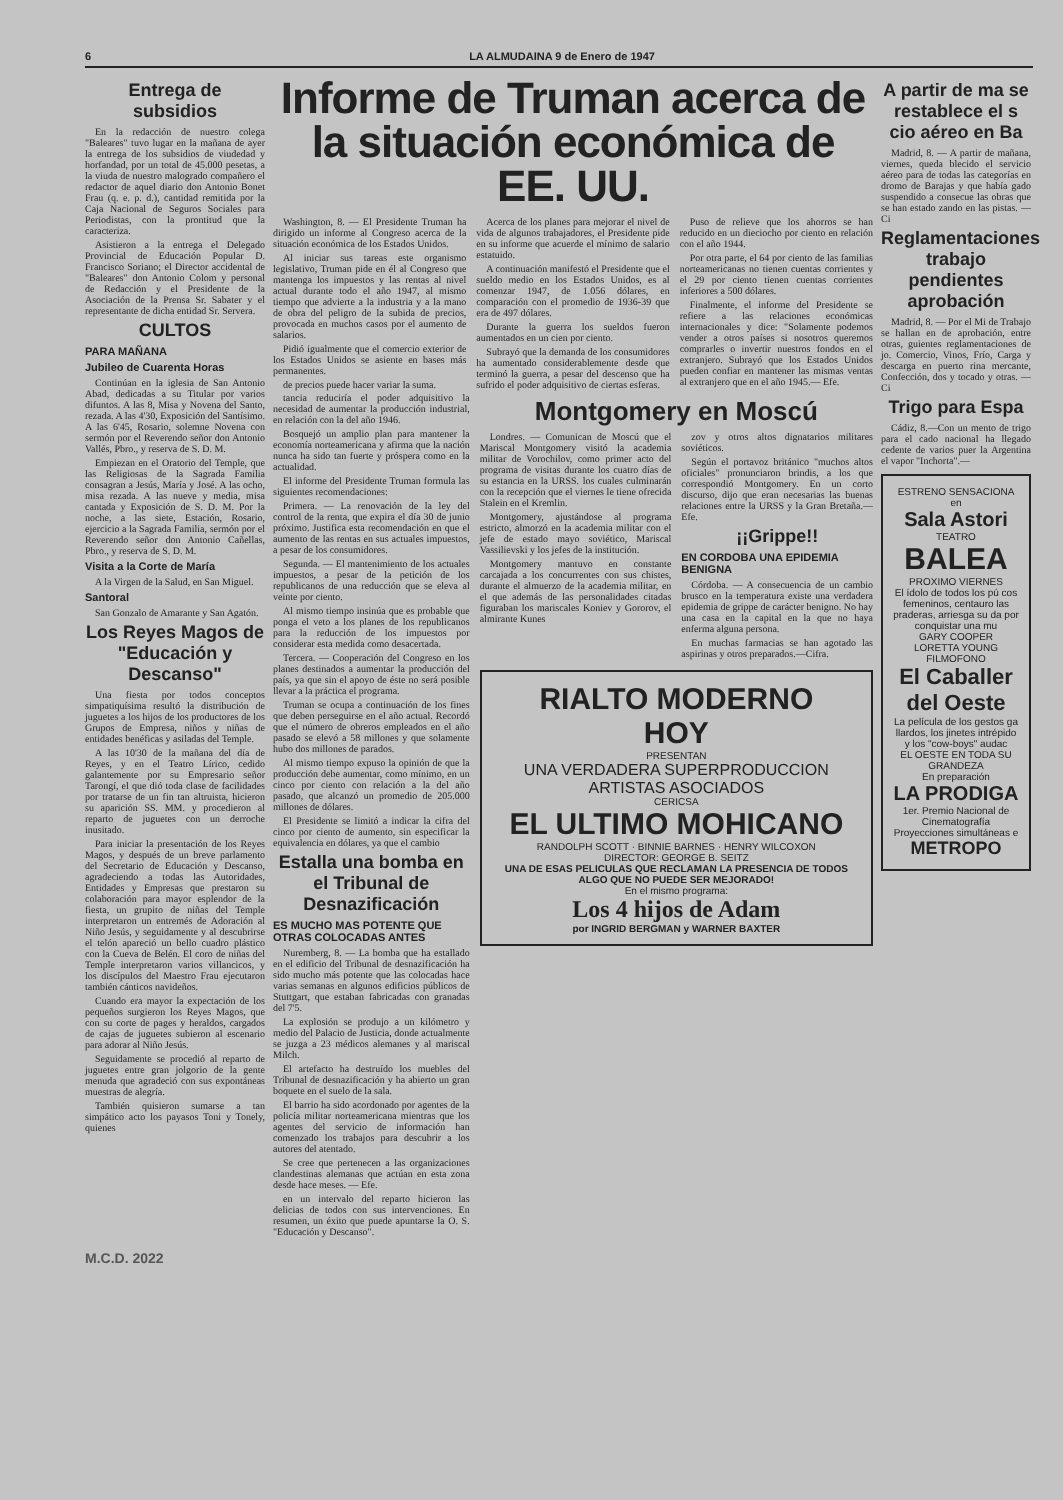6 LA ALMUDAINA 9 de Enero de 1947
Entrega de subsidios
En la redacción de nuestro colega "Baleares" tuvo lugar en la mañana de ayer la entrega de los subsidios de viudedad y horfandad, por un total de 45.000 pesetas, a la viuda de nuestro malogrado compañero el redactor de aquel diario don Antonio Bonet Frau (q. e. p. d.), cantidad remitida por la Caja Nacional de Seguros Sociales para Periodistas, con la prontitud que la caracteriza.
Asistieron a la entrega el Delegado Provincial de Educación Popular D. Francisco Soriano; el Director accidental de "Baleares" don Antonio Colom y personal de Redacción y el Presidente de la Asociación de la Prensa Sr. Sabater y el representante de dicha entidad Sr. Servera.
CULTOS
PARA MAÑANA
Jubileo de Cuarenta Horas
Continúan en la iglesia de San Antonio Abad, dedicadas a su Titular por varios difuntos. A las 8, Misa y Novena del Santo, rezada. A las 4'30, Exposición del Santísimo. A las 6'45, Rosario, solemne Novena con sermón por el Reverendo señor don Antonio Vallés, Pbro., y reserva de S. D. M.
Empiezan en el Oratorio del Temple, que las Religiosas de la Sagrada Familia consagran a Jesús, María y José. A las ocho, misa rezada. A las nueve y media, misa cantada y Exposición de S. D. M. Por la noche, a las siete, Estación, Rosario, ejercicio a la Sagrada Familia, sermón por el Reverendo señor don Antonio Cañellas, Pbro., y reserva de S. D. M.
Visita a la Corte de María
A la Virgen de la Salud, en San Miguel.
Santoral
San Gonzalo de Amarante y San Agatón.
Los Reyes Magos de "Educación y Descanso"
Una fiesta por todos conceptos simpatiquísima resultó la distribución de juguetes a los hijos de los productores de los Grupos de Empresa, niños y niñas de entidades benéficas y asiladas del Temple.
A las 10'30 de la mañana del día de Reyes, y en el Teatro Lírico, cedido galantemente por su Empresario señor Tarongí, el que dió toda clase de facilidades por tratarse de un fin tan altruista, hicieron su aparición SS. MM. y procedieron al reparto de juguetes con un derroche inusitado.
Para iniciar la presentación de los Reyes Magos, y después de un breve parlamento del Secretario de Educación y Descanso, agradeciendo a todas las Autoridades, Entidades y Empresas que prestaron su colaboración para mayor esplendor de la fiesta, un grupito de niñas del Temple interpretaron un entremés de Adoración al Niño Jesús, y seguidamente y al descubrirse el telón apareció un bello cuadro plástico con la Cueva de Belén. El coro de niñas del Temple interpretaron varios villancicos, y los discípulos del Maestro Frau ejecutaron también cánticos navideños.
Cuando era mayor la expectación de los pequeños surgieron los Reyes Magos, que con su corte de pages y heraldos, cargados de cajas de juguetes subieron al escenario para adorar al Niño Jesús.
Seguidamente se procedió al reparto de juguetes entre gran jolgorio de la gente menuda que agradeció con sus expontáneas muestras de alegría.
También quisieron sumarse a tan simpático acto los payasos Toni y Tonely, quienes
Informe de Truman acerca de la situación económica de EE. UU.
Washington, 8. — El Presidente Truman ha dirigido un informe al Congreso acerca de la situación económica de los Estados Unidos.
Al iniciar sus tareas este organismo legislativo, Truman pide en él al Congreso que mantenga los impuestos y las rentas al nivel actual durante todo el año 1947, al mismo tiempo que advierte a la industria y a la mano de obra del peligro de la subida de precios, provocada en muchos casos por el aumento de salarios.
Pidió igualmente que el comercio exterior de los Estados Unidos se asiente en bases más permanentes.
de precios puede hacer variar la suma.
Acerca de los planes para mejorar el nivel de vida de algunos trabajadores, el Presidente pide en su informe que acuerde el mínimo de salario estatuido.
A continuación manifestó el Presidente que el sueldo medio en los Estados Unidos, es al comenzar 1947, de 1.056 dólares, en comparación con el promedio de 1936-39 que era de 497 dólares.
Durante la guerra los sueldos fueron aumentados en un cien por ciento.
Subrayó que la demanda de los consumidores ha aumentado considerablemente desde que terminó la guerra, a pesar del descenso que ha sufrido el poder adquisitivo de ciertas esferas.
Puso de relieve que los ahorros se han reducido en un dieciocho por ciento en relación con el año 1944.
Por otra parte, el 64 por ciento de las familias norteamericanas no tienen cuentas corrientes y el 29 por ciento tienen cuentas corrientes inferiores a 500 dólares.
Finalmente, el informe del Presidente se refiere a las relaciones económicas internacionales y dice: "Solamente podemos vender a otros países si nosotros queremos comprarles o invertir nuestros fondos en el extranjero. Subrayó que los Estados Unidos pueden confiar en mantener las mismas ventas al extranjero que en el año 1945.— Efe.
tancia reduciría el poder adquisitivo la necesidad de aumentar la producción industrial, en relación con la del año 1946.
Bosquejó un amplio plan para mantener la economía norteamericana y afirma que la nación nunca ha sido tan fuerte y próspera como en la actualidad.
El informe del Presidente Truman formula las siguientes recomendaciones:
Primera. — La renovación de la ley del control de la renta, que expira el día 30 de junio próximo. Justifica esta recomendación en que el aumento de las rentas en sus actuales impuestos, a pesar de los consumidores.
Segunda. — El mantenimiento de los actuales impuestos, a pesar de la petición de los republicanos de una reducción que se eleva al veinte por ciento.
Al mismo tiempo insinúa que es probable que ponga el veto a los planes de los republicanos para la reducción de los impuestos por considerar esta medida como desacertada.
Tercera. — Cooperación del Congreso en los planes destinados a aumentar la producción del país, ya que sin el apoyo de éste no será posible llevar a la práctica el programa.
Truman se ocupa a continuación de los fines que deben perseguirse en el año actual. Recordó que el número de obreros empleados en el año pasado se elevó a 58 millones y que solamente hubo dos millones de parados.
Al mismo tiempo expuso la opinión de que la producción debe aumentar, como mínimo, en un cinco por ciento con relación a la del año pasado, que alcanzó un promedio de 205.000 millones de dólares.
El Presidente se limitó a indicar la cifra del cinco por ciento de aumento, sin especificar la equivalencia en dólares, ya que el cambio
Estalla una bomba en el Tribunal de Desnazificación
ES MUCHO MAS POTENTE QUE OTRAS COLOCADAS ANTES
Nuremberg, 8. — La bomba que ha estallado en el edificio del Tribunal de desnazificación ha sido mucho más potente que las colocadas hace varias semanas en algunos edificios públicos de Stuttgart, que estaban fabricadas con granadas del 7'5.
La explosión se produjo a un kilómetro y medio del Palacio de Justicia, donde actualmente se juzga a 23 médicos alemanes y al mariscal Milch.
El artefacto ha destruído los muebles del Tribunal de desnazificación y ha abierto un gran boquete en el suelo de la sala.
El barrio ha sido acordonado por agentes de la policía militar norteamericana mientras que los agentes del servicio de información han comenzado los trabajos para descubrir a los autores del atentado.
Se cree que pertenecen a las organizaciones clandestinas alemanas que actúan en esta zona desde hace meses. — Efe.
en un intervalo del reparto hicieron las delicias de todos con sus intervenciones. En resumen, un éxito que puede apuntarse la O. S. "Educación y Descanso".
Montgomery en Moscú
Londres. — Comunican de Moscú que el Mariscal Montgomery visitó la academia militar de Vorochilov, como primer acto del programa de visitas durante los cuatro días de su estancia en la URSS. los cuales culminarán con la recepción que el viernes le tiene ofrecida Stalein en el Kremlin.
Montgomery, ajustándose al programa estricto, almorzó en la academia militar con el jefe de estado mayo soviético, Mariscal Vassilievski y los jefes de la institución.
Montgomery mantuvo en constante carcajada a los concurrentes con sus chistes, durante el almuerzo de la academia militar, en el que además de las personalidades citadas figuraban los mariscales Koniev y Gororov, el almirante Kunes
zov y otros altos dignatarios militares soviéticos.
Según el portavoz británico "muchos altos oficiales" pronunciaron brindis, a los que correspondió Montgomery. En un corto discurso, dijo que eran necesarias las buenas relaciones entre la URSS y la Gran Bretaña.—Efe.
¡¡Grippe!!
EN CORDOBA UNA EPIDEMIA BENIGNA
Córdoba. — A consecuencia de un cambio brusco en la temperatura existe una verdadera epidemia de grippe de carácter benigno. No hay una casa en la capital en la que no haya enferma alguna persona.
En muchas farmacias se han agotado las aspirinas y otros preparados.—Cifra.
RIALTO MODERNO
HOY
PRESENTAN
UNA VERDADERA SUPERPRODUCCION
ARTISTAS ASOCIADOS
CERICSA
EL ULTIMO MOHICANO
RANDOLPH SCOTT · BINNIE BARNES · HENRY WILCOXON
DIRECTOR: GEORGE B. SEITZ
UNA DE ESAS PELICULAS QUE RECLAMAN LA PRESENCIA DE TODOS
ALGO QUE NO PUEDE SER MEJORADO!
En el mismo programa:
Los 4 hijos de Adam
por INGRID BERGMAN y WARNER BAXTER
A partir de ma se restablece el s cio aéreo en Ba
Madrid, 8. — A partir de mañana, viernes, queda blecido el servicio aéreo para de todas las categorías en dromo de Barajas y que había gado suspendido a consecue las obras que se han estado zando en las pistas. — Ci
Reglamentaciones trabajo pendientes aprobación
Madrid, 8. — Por el Mi de Trabajo se hallan en de aprobación, entre otras, guientes reglamentaciones de jo. Comercio, Vinos, Frío, Carga y descarga en puerto rina mercante, Confección, dos y tocado y otras. — Ci
Trigo para Espa
Cádiz, 8.—Con un mento de trigo para el cado nacional ha llegado cedente de varios puer la Argentina el vapor "Inchorta".—
ESTRENO SENSACIONA en
Sala Astori
TEATRO
BALEA
PROXIMO VIERNES
El ídolo de todos los pú cos femeninos, centauro las praderas, arriesga su da por conquistar una mu
GARY COOPER
LORETTA YOUNG
FILMOFONO
El Caballer del Oeste
La película de los gestos ga llardos, los jinetes intrépido y los "cow-boys" audac
EL OESTE EN TODA SU GRANDEZA
En preparación
LA PRODIGA
1er. Premio Nacional de Cinematografía
Proyecciones simultáneas e
METROPO
M.C.D. 2022